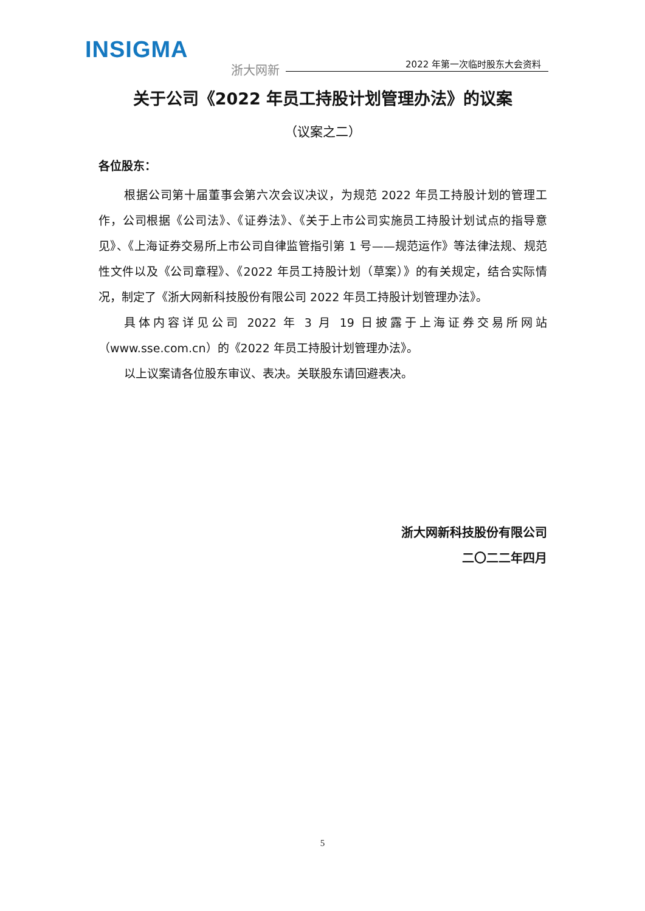INSIGMA
浙大网新 2022 年第一次临时股东大会资料
关于公司《2022 年员工持股计划管理办法》的议案
（议案之二）
各位股东：
根据公司第十届董事会第六次会议决议，为规范 2022 年员工持股计划的管理工作，公司根据《公司法》、《证券法》、《关于上市公司实施员工持股计划试点的指导意见》、《上海证券交易所上市公司自律监管指引第 1 号——规范运作》等法律法规、规范性文件以及《公司章程》、《2022 年员工持股计划（草案）》的有关规定，结合实际情况，制定了《浙大网新科技股份有限公司 2022 年员工持股计划管理办法》。
具体内容详见公司 2022 年 3 月 19 日披露于上海证券交易所网站（www.sse.com.cn）的《2022 年员工持股计划管理办法》。
以上议案请各位股东审议、表决。关联股东请回避表决。
浙大网新科技股份有限公司
二〇二二年四月
5